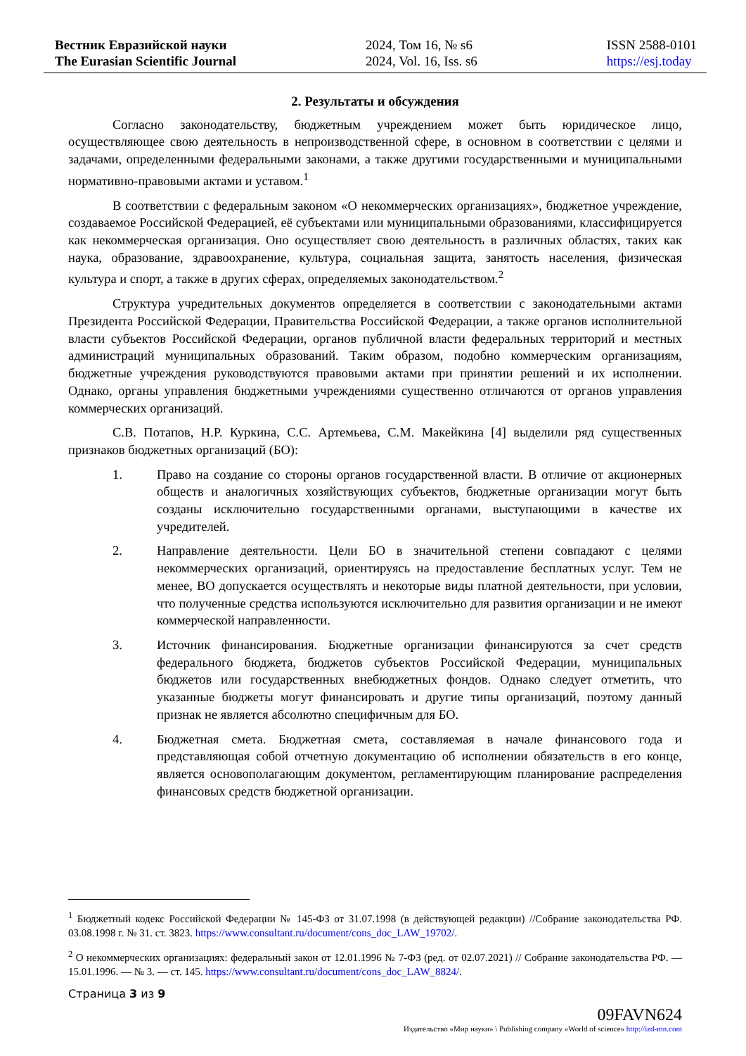Вестник Евразийской науки
The Eurasian Scientific Journal
2024, Том 16, № s6
2024, Vol. 16, Iss. s6
ISSN 2588-0101
https://esj.today
2. Результаты и обсуждения
Согласно законодательству, бюджетным учреждением может быть юридическое лицо, осуществляющее свою деятельность в непроизводственной сфере, в основном в соответствии с целями и задачами, определенными федеральными законами, а также другими государственными и муниципальными нормативно-правовыми актами и уставом.<sup>1</sup>
В соответствии с федеральным законом «О некоммерческих организациях», бюджетное учреждение, создаваемое Российской Федерацией, её субъектами или муниципальными образованиями, классифицируется как некоммерческая организация. Оно осуществляет свою деятельность в различных областях, таких как наука, образование, здравоохранение, культура, социальная защита, занятость населения, физическая культура и спорт, а также в других сферах, определяемых законодательством.<sup>2</sup>
Структура учредительных документов определяется в соответствии с законодательными актами Президента Российской Федерации, Правительства Российской Федерации, а также органов исполнительной власти субъектов Российской Федерации, органов публичной власти федеральных территорий и местных администраций муниципальных образований. Таким образом, подобно коммерческим организациям, бюджетные учреждения руководствуются правовыми актами при принятии решений и их исполнении. Однако, органы управления бюджетными учреждениями существенно отличаются от органов управления коммерческих организаций.
С.В. Потапов, Н.Р. Куркина, С.С. Артемьева, С.М. Макейкина [4] выделили ряд существенных признаков бюджетных организаций (БО):
1. Право на создание со стороны органов государственной власти. В отличие от акционерных обществ и аналогичных хозяйствующих субъектов, бюджетные организации могут быть созданы исключительно государственными органами, выступающими в качестве их учредителей.
2. Направление деятельности. Цели БО в значительной степени совпадают с целями некоммерческих организаций, ориентируясь на предоставление бесплатных услуг. Тем не менее, ВО допускается осуществлять и некоторые виды платной деятельности, при условии, что полученные средства используются исключительно для развития организации и не имеют коммерческой направленности.
3. Источник финансирования. Бюджетные организации финансируются за счет средств федерального бюджета, бюджетов субъектов Российской Федерации, муниципальных бюджетов или государственных внебюджетных фондов. Однако следует отметить, что указанные бюджеты могут финансировать и другие типы организаций, поэтому данный признак не является абсолютно специфичным для БО.
4. Бюджетная смета. Бюджетная смета, составляемая в начале финансового года и представляющая собой отчетную документацию об исполнении обязательств в его конце, является основополагающим документом, регламентирующим планирование распределения финансовых средств бюджетной организации.
<sup>1</sup> Бюджетный кодекс Российской Федерации № 145-ФЗ от 31.07.1998 (в действующей редакции) //Собрание законодательства РФ. 03.08.1998 г. № 31. ст. 3823. https://www.consultant.ru/document/cons_doc_LAW_19702/.
<sup>2</sup> О некоммерческих организациях: федеральный закон от 12.01.1996 № 7-ФЗ (ред. от 02.07.2021) // Собрание законодательства РФ. — 15.01.1996. — № 3. — ст. 145. https://www.consultant.ru/document/cons_doc_LAW_8824/.
Страница 3 из 9
09FAVN624
Издательство «Мир науки» \ Publishing company «World of science» http://izd-mn.com